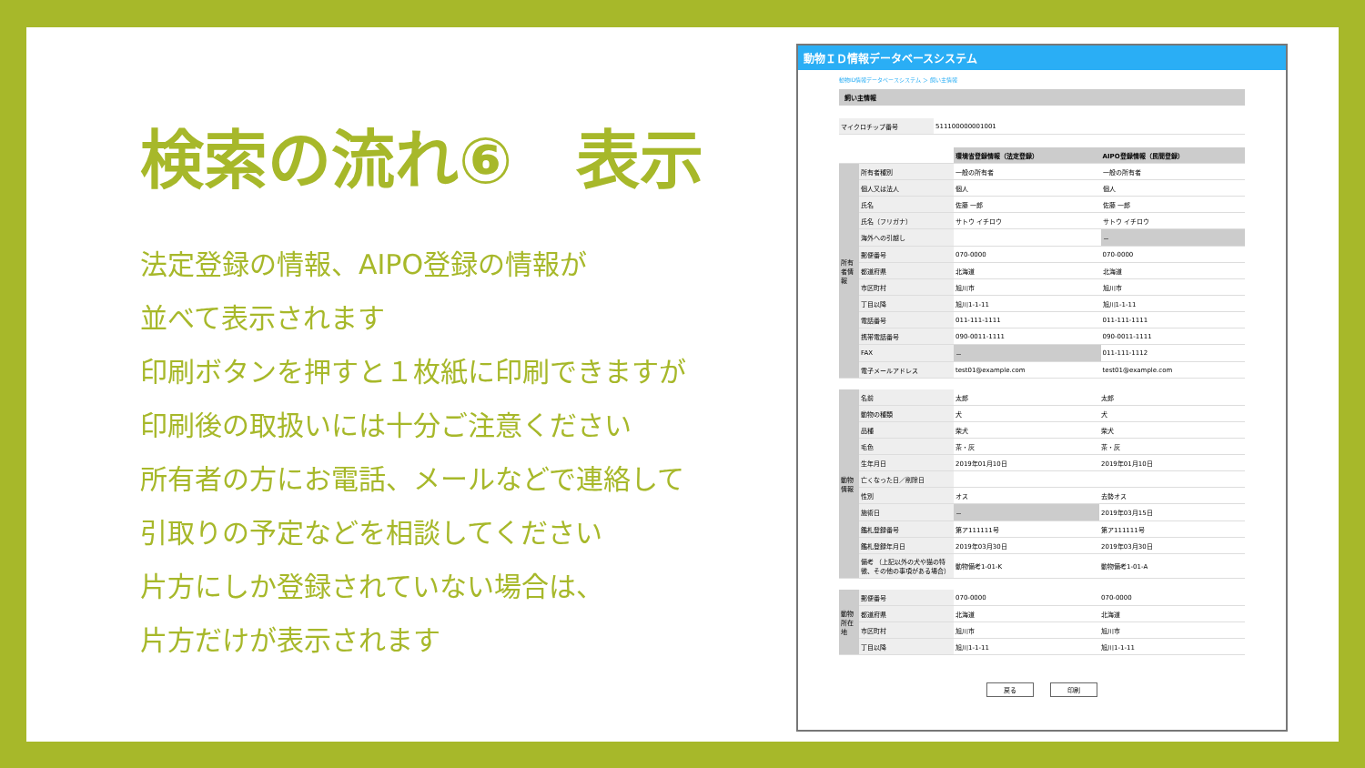検索の流れ⑥　表示
法定登録の情報、AIPO登録の情報が
並べて表示されます
印刷ボタンを押すと１枚紙に印刷できますが
印刷後の取扱いには十分ご注意ください
所有者の方にお電話、メールなどで連絡して
引取りの予定などを相談してください
片方にしか登録されていない場合は、
片方だけが表示されます
動物ＩＤ情報データベースシステム
動物ID情報データベースシステム ＞ 飼い主情報
飼い主情報
| マイクロチップ番号 | 511100000001001 |
| | | 環境省登録情報（法定登録） | AIPO登録情報（民間登録） |
| 所有者情報 | 所有者種別 | 一般の所有者 | 一般の所有者 |
| | 個人又は法人 | 個人 | 個人 |
| | 氏名 | 佐藤 一郎 | 佐藤 一郎 |
| | 氏名（フリガナ） | サトウ イチロウ | サトウ イチロウ |
| | 海外への引越し | | － |
| | 郵便番号 | 070-0000 | 070-0000 |
| | 都道府県 | 北海道 | 北海道 |
| | 市区町村 | 旭川市 | 旭川市 |
| | 丁目以降 | 旭川1-1-11 | 旭川1-1-11 |
| | 電話番号 | 011-111-1111 | 011-111-1111 |
| | 携帯電話番号 | 090-0011-1111 | 090-0011-1111 |
| | FAX | － | 011-111-1112 |
| | 電子メールアドレス | test01@example.com | test01@example.com |
| 動物情報 | 名前 | 太郎 | 太郎 |
| | 動物の種類 | 犬 | 犬 |
| | 品種 | 柴犬 | 柴犬 |
| | 毛色 | 茶・灰 | 茶・灰 |
| | 生年月日 | 2019年01月10日 | 2019年01月10日 |
| | 亡くなった日／削除日 | | |
| | 性別 | オス | 去勢オス |
| | 施術日 | － | 2019年03月15日 |
| | 鑑札登録番号 | 第ア111111号 | 第ア111111号 |
| | 鑑札登録年月日 | 2019年03月30日 | 2019年03月30日 |
| | 備考 （上記以外の犬や猫の特徴、その他の事項がある場合） | 動物備考1-01-K | 動物備考1-01-A |
| 動物所在地 | 郵便番号 | 070-0000 | 070-0000 |
| | 都道府県 | 北海道 | 北海道 |
| | 市区町村 | 旭川市 | 旭川市 |
| | 丁目以降 | 旭川1-1-11 | 旭川1-1-11 |
戻る 印刷